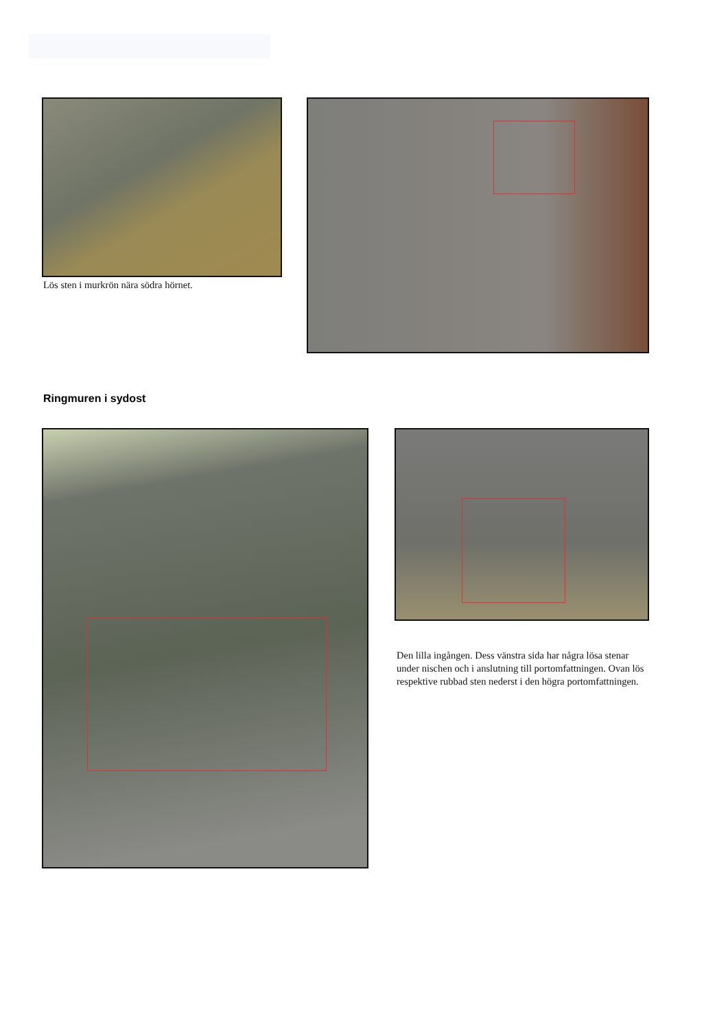Lös sten i murkrön nära södra hörnet.
Ringmuren i sydost
Den lilla ingången. Dess vänstra sida har några lösa stenar under nischen och i anslutning till portomfattningen. Ovan lös respektive rubbad sten nederst i den högra port­omfattningen.